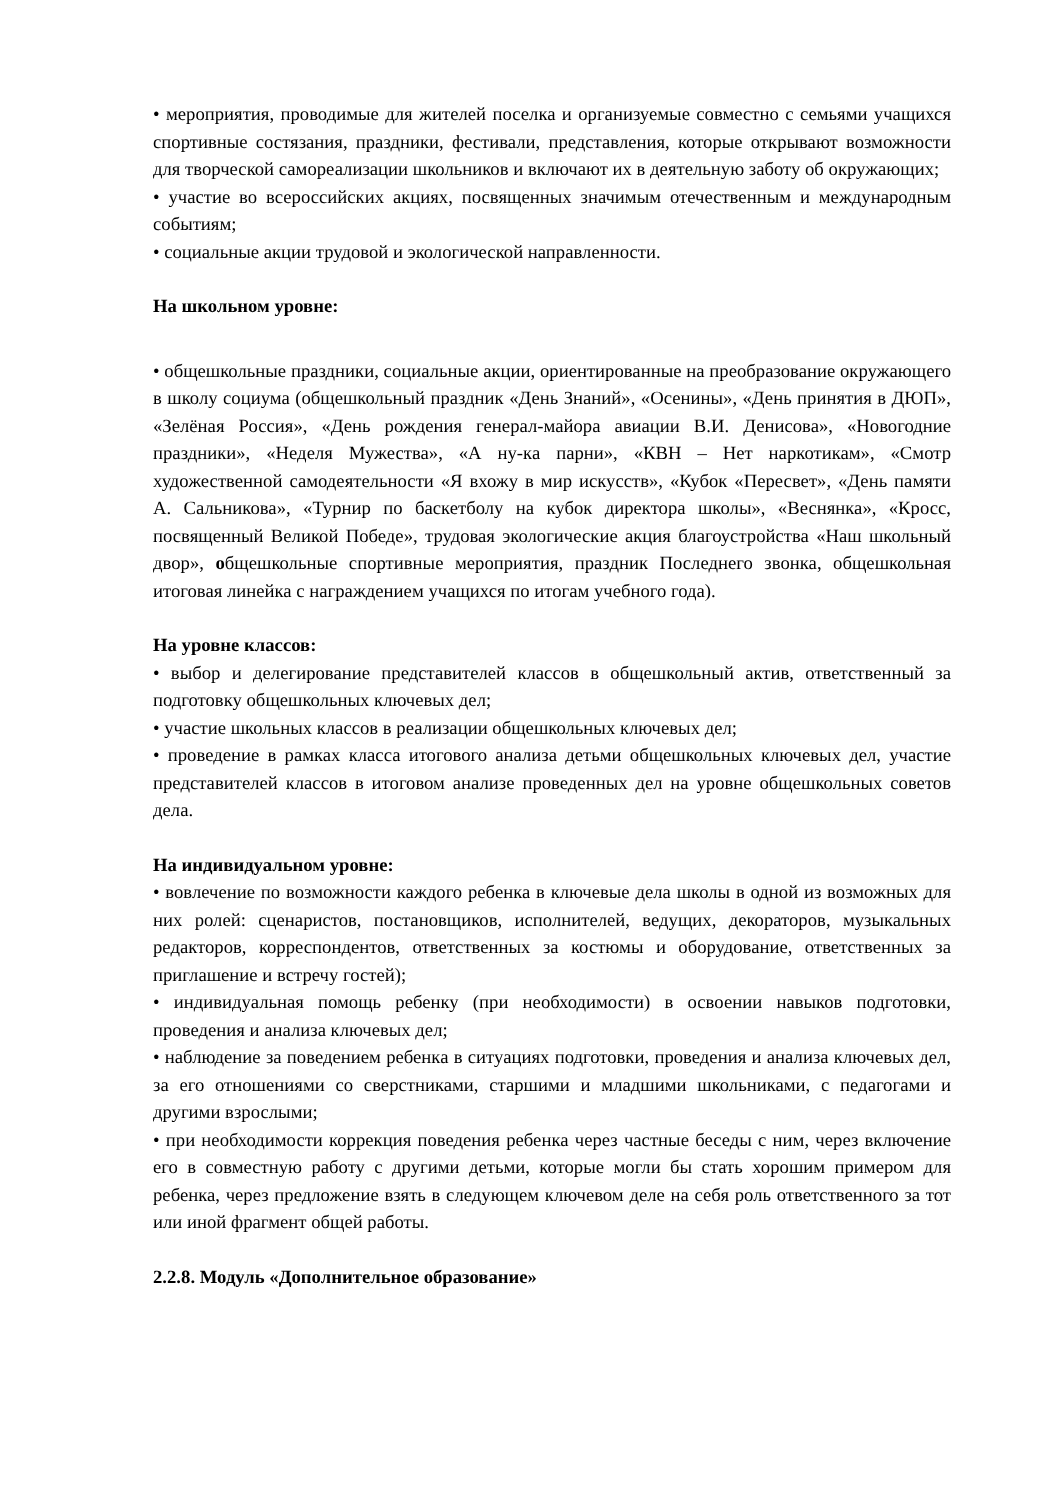• мероприятия, проводимые для жителей поселка и организуемые совместно с семьями учащихся спортивные состязания, праздники, фестивали, представления, которые открывают возможности для творческой самореализации школьников и включают их в деятельную заботу об окружающих;
• участие во всероссийских акциях, посвященных значимым отечественным и международным событиям;
• социальные акции трудовой и экологической направленности.
На школьном уровне:
• общешкольные праздники, социальные акции, ориентированные на преобразование окружающего в школу социума (общешкольный праздник «День Знаний», «Осенины», «День принятия в ДЮП», «Зелёная Россия», «День рождения генерал-майора авиации В.И. Денисова», «Новогодние праздники», «Неделя Мужества», «А ну-ка парни», «КВН – Нет наркотикам», «Смотр художественной самодеятельности «Я вхожу в мир искусств», «Кубок «Пересвет», «День памяти А. Сальникова», «Турнир по баскетболу на кубок директора школы», «Веснянка», «Кросс, посвященный Великой Победе», трудовая экологические акция благоустройства «Наш школьный двор», общешкольные спортивные мероприятия, праздник Последнего звонка, общешкольная итоговая линейка с награждением учащихся по итогам учебного года).
На уровне классов:
• выбор и делегирование представителей классов в общешкольный актив, ответственный за подготовку общешкольных ключевых дел;
• участие школьных классов в реализации общешкольных ключевых дел;
• проведение в рамках класса итогового анализа детьми общешкольных ключевых дел, участие представителей классов в итоговом анализе проведенных дел на уровне общешкольных советов дела.
На индивидуальном уровне:
• вовлечение по возможности каждого ребенка в ключевые дела школы в одной из возможных для них ролей: сценаристов, постановщиков, исполнителей, ведущих, декораторов, музыкальных редакторов, корреспондентов, ответственных за костюмы и оборудование, ответственных за приглашение и встречу гостей);
• индивидуальная помощь ребенку (при необходимости) в освоении навыков подготовки, проведения и анализа ключевых дел;
• наблюдение за поведением ребенка в ситуациях подготовки, проведения и анализа ключевых дел, за его отношениями со сверстниками, старшими и младшими школьниками, с педагогами и другими взрослыми;
• при необходимости коррекция поведения ребенка через частные беседы с ним, через включение его в совместную работу с другими детьми, которые могли бы стать хорошим примером для ребенка, через предложение взять в следующем ключевом деле на себя роль ответственного за тот или иной фрагмент общей работы.
2.2.8. Модуль «Дополнительное образование»